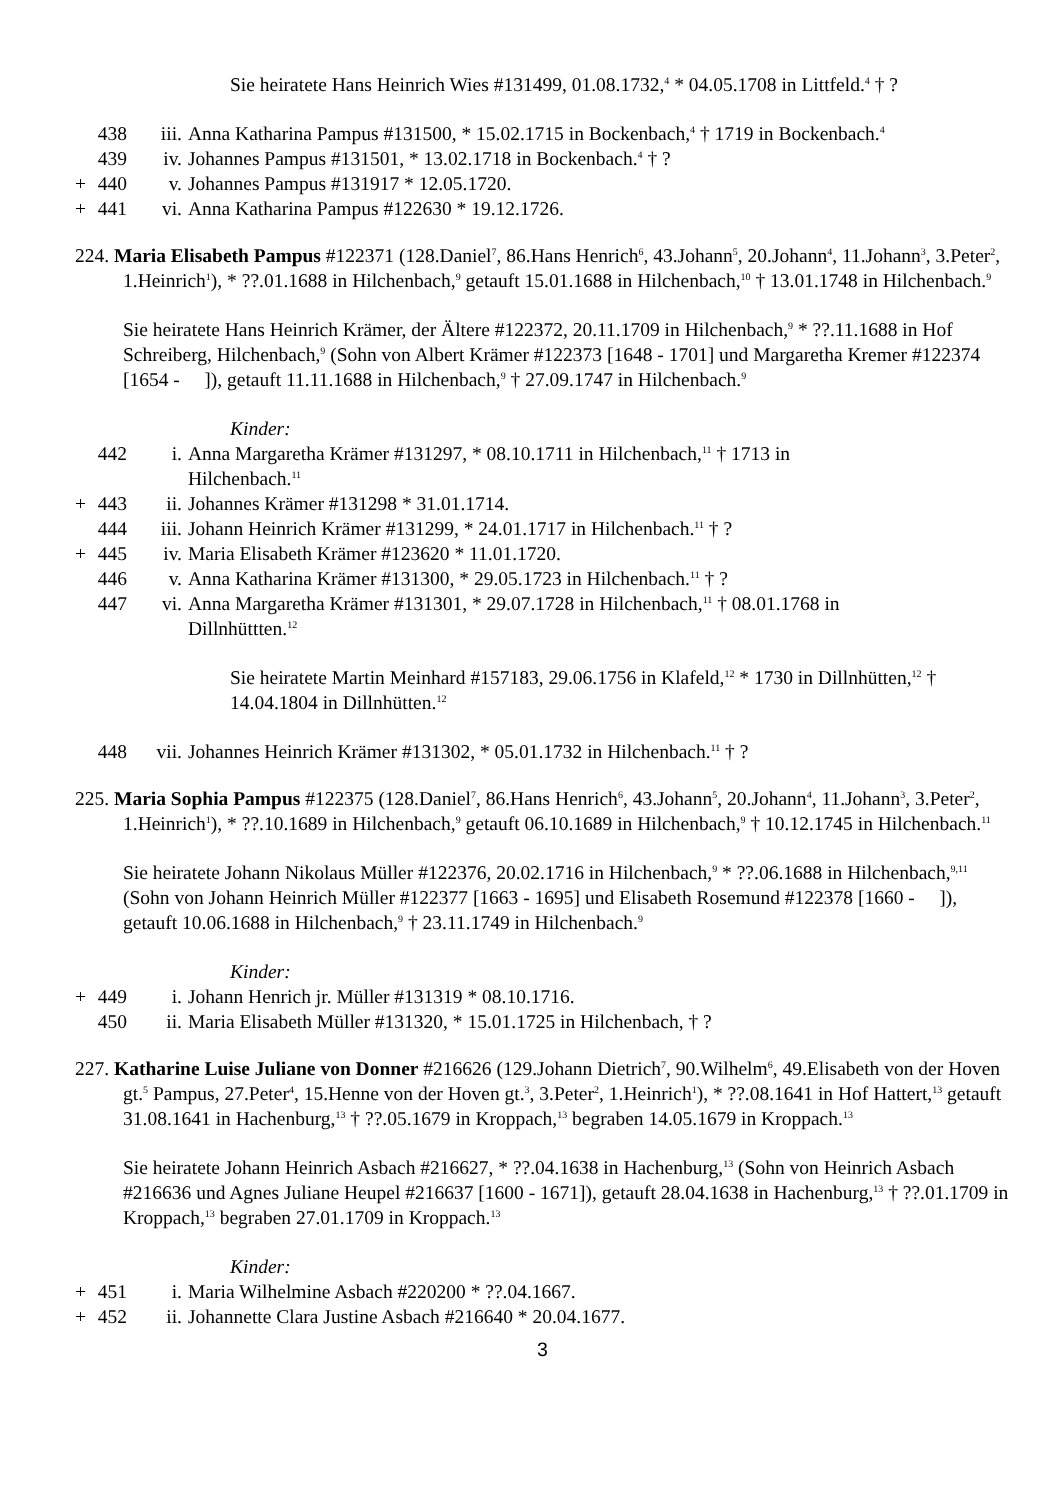Sie heiratete Hans Heinrich Wies #131499, 01.08.1732,<sup>4</sup> * 04.05.1708 in Littfeld.<sup>4</sup> † ?
438 iii. Anna Katharina Pampus #131500, * 15.02.1715 in Bockenbach,<sup>4</sup> † 1719 in Bockenbach.<sup>4</sup>
439 iv. Johannes Pampus #131501, * 13.02.1718 in Bockenbach.<sup>4</sup> † ?
+ 440 v. Johannes Pampus #131917 * 12.05.1720.
+ 441 vi. Anna Katharina Pampus #122630 * 19.12.1726.
224. Maria Elisabeth Pampus #122371 (128.Daniel<sup>7</sup>, 86.Hans Henrich<sup>6</sup>, 43.Johann<sup>5</sup>, 20.Johann<sup>4</sup>, 11.Johann<sup>3</sup>, 3.Peter<sup>2</sup>, 1.Heinrich<sup>1</sup>), * ??.01.1688 in Hilchenbach,<sup>9</sup> getauft 15.01.1688 in Hilchenbach,<sup>10</sup> † 13.01.1748 in Hilchenbach.<sup>9</sup>
Sie heiratete Hans Heinrich Krämer, der Ältere #122372, 20.11.1709 in Hilchenbach,<sup>9</sup> * ??.11.1688 in Hof Schreiberg, Hilchenbach,<sup>9</sup> (Sohn von Albert Krämer #122373 [1648 - 1701] und Margaretha Kremer #122374 [1654 - ]), getauft 11.11.1688 in Hilchenbach,<sup>9</sup> † 27.09.1747 in Hilchenbach.<sup>9</sup>
Kinder:
442 i. Anna Margaretha Krämer #131297, * 08.10.1711 in Hilchenbach,<sup>11</sup> † 1713 in
Hilchenbach.<sup>11</sup>
+ 443 ii. Johannes Krämer #131298 * 31.01.1714.
444 iii. Johann Heinrich Krämer #131299, * 24.01.1717 in Hilchenbach.<sup>11</sup> † ?
+ 445 iv. Maria Elisabeth Krämer #123620 * 11.01.1720.
446 v. Anna Katharina Krämer #131300, * 29.05.1723 in Hilchenbach.<sup>11</sup> † ?
447 vi. Anna Margaretha Krämer #131301, * 29.07.1728 in Hilchenbach,<sup>11</sup> † 08.01.1768 in
Dillnhüttten.<sup>12</sup>
Sie heiratete Martin Meinhard #157183, 29.06.1756 in Klafeld,<sup>12</sup> * 1730 in Dillnhütten,<sup>12</sup> † 14.04.1804 in Dillnhütten.<sup>12</sup>
448 vii. Johannes Heinrich Krämer #131302, * 05.01.1732 in Hilchenbach.<sup>11</sup> † ?
225. Maria Sophia Pampus #122375 (128.Daniel<sup>7</sup>, 86.Hans Henrich<sup>6</sup>, 43.Johann<sup>5</sup>, 20.Johann<sup>4</sup>, 11.Johann<sup>3</sup>, 3.Peter<sup>2</sup>, 1.Heinrich<sup>1</sup>), * ??.10.1689 in Hilchenbach,<sup>9</sup> getauft 06.10.1689 in Hilchenbach,<sup>9</sup> † 10.12.1745 in Hilchenbach.<sup>11</sup>
Sie heiratete Johann Nikolaus Müller #122376, 20.02.1716 in Hilchenbach,<sup>9</sup> * ??.06.1688 in Hilchenbach,<sup>9,11</sup> (Sohn von Johann Heinrich Müller #122377 [1663 - 1695] und Elisabeth Rosemund #122378 [1660 - ]), getauft 10.06.1688 in Hilchenbach,<sup>9</sup> † 23.11.1749 in Hilchenbach.<sup>9</sup>
Kinder:
+ 449 i. Johann Henrich jr. Müller #131319 * 08.10.1716.
450 ii. Maria Elisabeth Müller #131320, * 15.01.1725 in Hilchenbach, † ?
227. Katharine Luise Juliane von Donner #216626 (129.Johann Dietrich<sup>7</sup>, 90.Wilhelm<sup>6</sup>, 49.Elisabeth von der Hoven gt.<sup>5</sup> Pampus, 27.Peter<sup>4</sup>, 15.Henne von der Hoven gt.<sup>3</sup>, 3.Peter<sup>2</sup>, 1.Heinrich<sup>1</sup>), * ??.08.1641 in Hof Hattert,<sup>13</sup> getauft 31.08.1641 in Hachenburg,<sup>13</sup> † ??.05.1679 in Kroppach,<sup>13</sup> begraben 14.05.1679 in Kroppach.<sup>13</sup>
Sie heiratete Johann Heinrich Asbach #216627, * ??.04.1638 in Hachenburg,<sup>13</sup> (Sohn von Heinrich Asbach #216636 und Agnes Juliane Heupel #216637 [1600 - 1671]), getauft 28.04.1638 in Hachenburg,<sup>13</sup> † ??.01.1709 in Kroppach,<sup>13</sup> begraben 27.01.1709 in Kroppach.<sup>13</sup>
Kinder:
+ 451 i. Maria Wilhelmine Asbach #220200 * ??.04.1667.
+ 452 ii. Johannette Clara Justine Asbach #216640 * 20.04.1677.
3